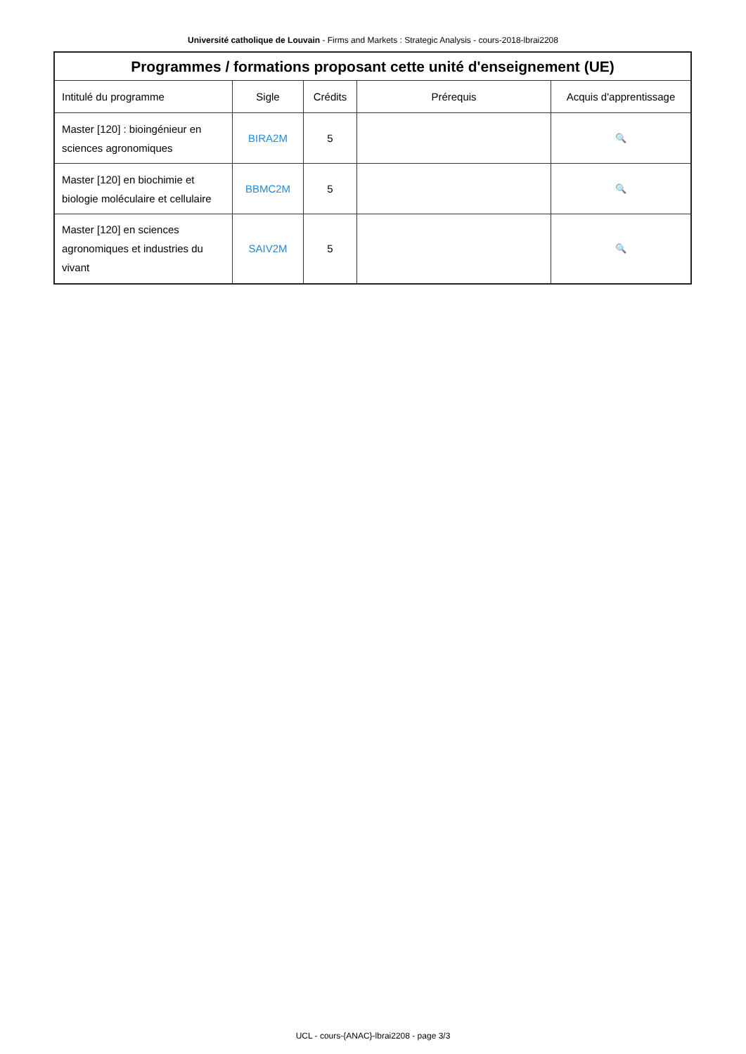Université catholique de Louvain - Firms and Markets : Strategic Analysis - cours-2018-lbrai2208
| Programmes / formations proposant cette unité d'enseignement (UE) | | | | |
| --- | --- | --- | --- | --- |
| Intitulé du programme | Sigle | Crédits | Prérequis | Acquis d'apprentissage |
| Master [120] : bioingénieur en sciences agronomiques | BIRA2M | 5 | | 🔍 |
| Master [120] en biochimie et biologie moléculaire et cellulaire | BBMC2M | 5 | | 🔍 |
| Master [120] en sciences agronomiques et industries du vivant | SAIV2M | 5 | | 🔍 |
UCL - cours-{ANAC}-lbrai2208 - page 3/3